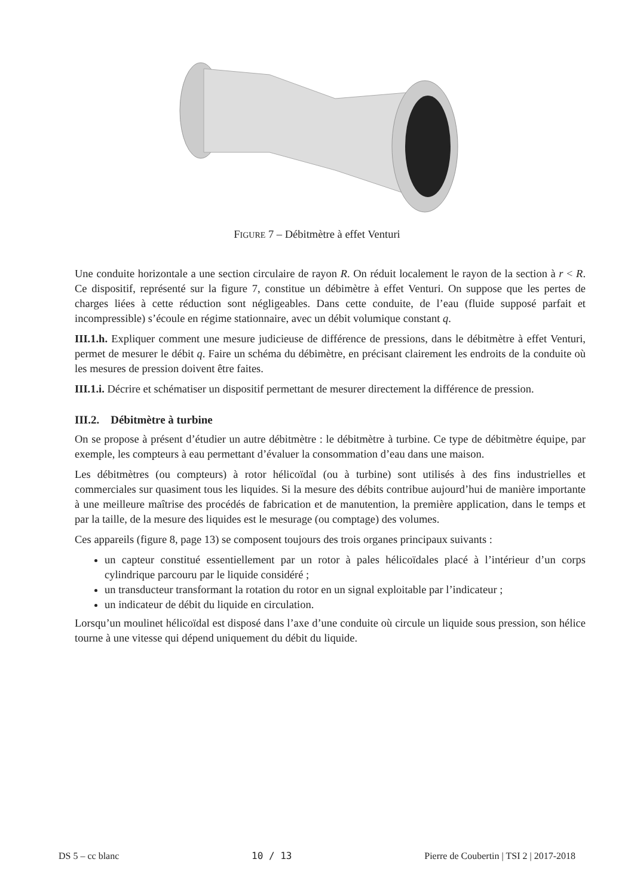FIGURE 7 – Débitmètre à effet Venturi
Une conduite horizontale a une section circulaire de rayon R. On réduit localement le rayon de la section à r < R. Ce dispositif, représenté sur la figure 7, constitue un débimètre à effet Venturi. On suppose que les pertes de charges liées à cette réduction sont négligeables. Dans cette conduite, de l’eau (fluide supposé parfait et incompressible) s’écoule en régime stationnaire, avec un débit volumique constant q.
III.1.h. Expliquer comment une mesure judicieuse de différence de pressions, dans le débitmètre à effet Venturi, permet de mesurer le débit q. Faire un schéma du débimètre, en précisant clairement les endroits de la conduite où les mesures de pression doivent être faites.
III.1.i. Décrire et schématiser un dispositif permettant de mesurer directement la différence de pression.
III.2. Débitmètre à turbine
On se propose à présent d’étudier un autre débitmètre : le débitmètre à turbine. Ce type de débitmètre équipe, par exemple, les compteurs à eau permettant d’évaluer la consommation d’eau dans une maison.
Les débitmètres (ou compteurs) à rotor hélicoïdal (ou à turbine) sont utilisés à des fins industrielles et commerciales sur quasiment tous les liquides. Si la mesure des débits contribue aujourd’hui de manière importante à une meilleure maîtrise des procédés de fabrication et de manutention, la première application, dans le temps et par la taille, de la mesure des liquides est le mesurage (ou comptage) des volumes.
Ces appareils (figure 8, page 13) se composent toujours des trois organes principaux suivants :
un capteur constitué essentiellement par un rotor à pales hélicoïdales placé à l’intérieur d’un corps cylindrique parcouru par le liquide considéré ;
un transducteur transformant la rotation du rotor en un signal exploitable par l’indicateur ;
un indicateur de débit du liquide en circulation.
Lorsqu’un moulinet hélicoïdal est disposé dans l’axe d’une conduite où circule un liquide sous pression, son hélice tourne à une vitesse qui dépend uniquement du débit du liquide.
DS 5 – cc blanc 10 / 13 Pierre de Coubertin | TSI 2 | 2017-2018